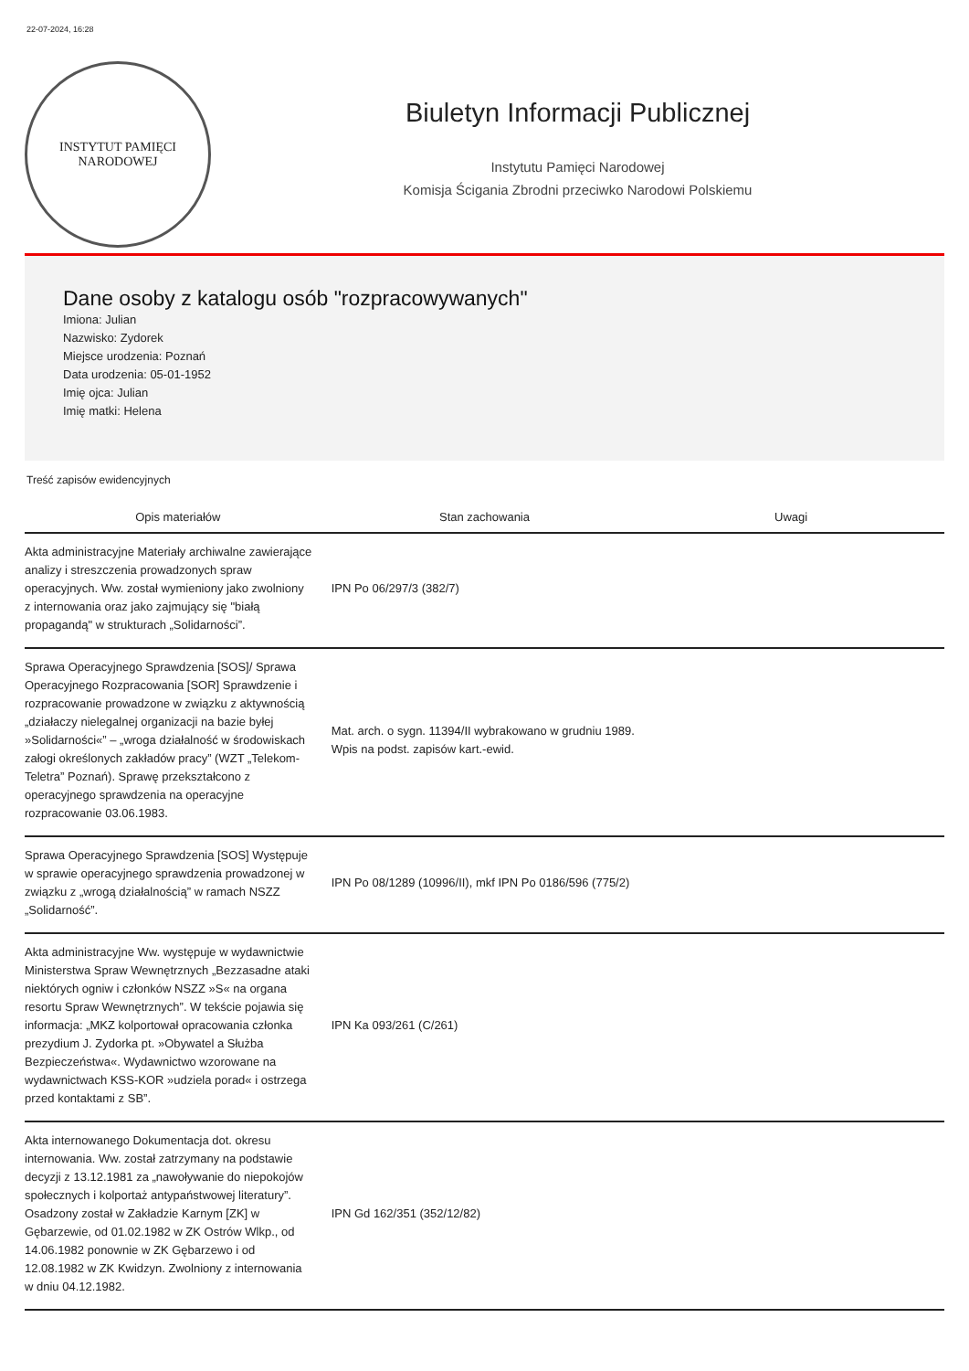22-07-2024, 16:28
INSTYTUT PAMIĘCI
NARODOWEJ
Biuletyn Informacji Publicznej
Instytutu Pamięci Narodowej
Komisja Ścigania Zbrodni przeciwko Narodowi Polskiemu
Dane osoby z katalogu osób "rozpracowywanych"
Imiona: Julian
Nazwisko: Zydorek
Miejsce urodzenia: Poznań
Data urodzenia: 05-01-1952
Imię ojca: Julian
Imię matki: Helena
Treść zapisów ewidencyjnych
| Opis materiałów | Stan zachowania | Uwagi |
| --- | --- | --- |
| Akta administracyjne Materiały archiwalne zawierające analizy i streszczenia prowadzonych spraw operacyjnych. Ww. został wymieniony jako zwolniony z internowania oraz jako zajmujący się "białą propagandą" w strukturach „Solidarności”. | IPN Po 06/297/3 (382/7) | |
| Sprawa Operacyjnego Sprawdzenia [SOS]/ Sprawa Operacyjnego Rozpracowania [SOR] Sprawdzenie i rozpracowanie prowadzone w związku z aktywnością „działaczy nielegalnej organizacji na bazie byłej »Solidarności«” – „wroga działalność w środowiskach załogi określonych zakładów pracy” (WZT „Telekom-Teletra” Poznań). Sprawę przekształcono z operacyjnego sprawdzenia na operacyjne rozpracowanie 03.06.1983. | Mat. arch. o sygn. 11394/II wybrakowano w grudniu 1989. Wpis na podst. zapisów kart.-ewid. | |
| Sprawa Operacyjnego Sprawdzenia [SOS] Występuje w sprawie operacyjnego sprawdzenia prowadzonej w związku z „wrogą działalnością” w ramach NSZZ „Solidarność”. | IPN Po 08/1289 (10996/II), mkf IPN Po 0186/596 (775/2) | |
| Akta administracyjne Ww. występuje w wydawnictwie Ministerstwa Spraw Wewnętrznych „Bezzasadne ataki niektórych ogniw i członków NSZZ »S« na organa resortu Spraw Wewnętrznych”. W tekście pojawia się informacja: „MKZ kolportował opracowania członka prezydium J. Zydorka pt. »Obywatel a Służba Bezpieczeństwa«. Wydawnictwo wzorowane na wydawnictwach KSS-KOR »udziela porad« i ostrzega przed kontaktami z SB”. | IPN Ka 093/261 (C/261) | |
| Akta internowanego Dokumentacja dot. okresu internowania. Ww. został zatrzymany na podstawie decyzji z 13.12.1981 za „nawoływanie do niepokojów społecznych i kolportaż antypaństwowej literatury”. Osadzony został w Zakładzie Karnym [ZK] w Gębarzewie, od 01.02.1982 w ZK Ostrów Wlkp., od 14.06.1982 ponownie w ZK Gębarzewo i od 12.08.1982 w ZK Kwidzyn. Zwolniony z internowania w dniu 04.12.1982. | IPN Gd 162/351 (352/12/82) | |